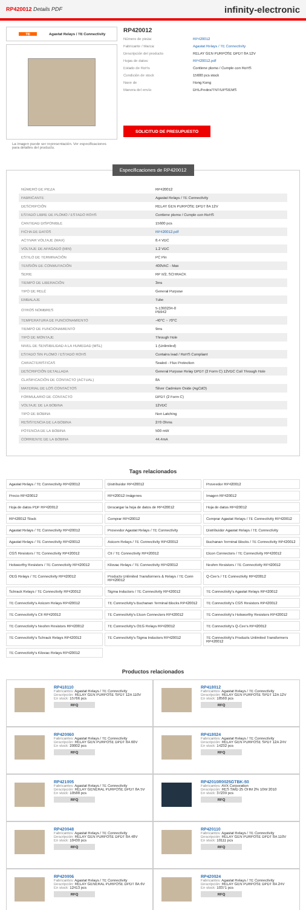RP420012 Details PDF
infinity-electronic
TE Agastat Relays / TE Connectivity
La imagen puede ser representación. Ver especificaciones para detalles del producto.
RP420012
Número de pieza: RP420012
Fabricante / Marca: Agastat Relays / TE Connectivity
Descripción del producto RELAY GEN PURPOSE DPDT 8A 12V
Hojas de datos: RP420012.pdf
Estado de RoHs Contiene plomo / Cumple con RoHS
Condición de stock 15600 pcs stock
Nave de Hong Kong
Manera del envío DHL/Fedex/TNT/UPS/EMS
SOLICITUD DE PRESUPUESTO
Especificaciones de RP420012
| NÚMERO DE PIEZA | RP420012 |
| FABRICANTE | Agastat Relays / TE Connectivity |
| DESCRIPCIÓN | RELAY GEN PURPOSE DPDT 8A 12V |
| ESTADO LIBRE DE PLOMO / ESTADO ROHS | Contiene plomo / Cumple con RoHS |
| CANTIDAD DISPONIBLE | 15600 pcs |
| FICHA DE DATOS | RP420012.pdf |
| ACTIVAR VOLTAJE (MAX) | 8.4 VDC |
| VOLTAJE DE APAGADO (MIN) | 1.2 VDC |
| ESTILO DE TERMINACIÓN | PC Pin |
| TENSIÓN DE CONMUTACIÓN | 400VAC - Max |
| SERIE | RP II/2, SCHRACK |
| TIEMPO DE LIBERACIÓN | 3ms |
| TIPO DE RELÉ | General Purpose |
| EMBALAJE | Tube |
| OTROS NOMBRES | 5-1393234-0 PB942 |
| TEMPERATURA DE FUNCIONAMIENTO | -40°C ~ 70°C |
| TIEMPO DE FUNCIONAMIENTO | 9ms |
| TIPO DE MONTAJE | Through Hole |
| NIVEL DE SENSIBILIDAD A LA HUMEDAD (MSL) | 1 (Unlimited) |
| ESTADO SIN PLOMO / ESTADO ROHS | Contains lead / RoHS Compliant |
| CARACTERISTICAS | Sealed - Flux Protection |
| DESCRIPCIÓN DETALLADA | General Purpose Relay DPDT (2 Form C) 12VDC Coil Through Hole |
| CLASIFICACIÓN DE CONTACTO (ACTUAL) | 8A |
| MATERIAL DE LOS CONTACTOS | Silver Cadmium Oxide (AgCdO) |
| FORMULARIO DE CONTACTO | DPDT (2 Form C) |
| VOLTAJE DE LA BOBINA | 12VDC |
| TIPO DE BOBINA | Non Latching |
| RESISTENCIA DE LA BOBINA | 270 Ohms |
| POTENCIA DE LA BOBINA | 500 mW |
| CORRIENTE DE LA BOBINA | 44.4mA |
Tags relacionados
Agastat Relays / TE Connectivity RP420012
Distribuidor RP420012
Proveedor RP420012
Precio RP420012
RP420012 Imágenes
Imagen RP420012
Hoja de datos PDF RP420012
Descargar la hoja de datos de RP420012
Hoja de datos RP420012
RP420012 Stock
Comprar RP420012
Comprar Agastat Relays / TE Connectivity RP420012
Agastat Relays / TE Connectivity RP420012
Proveedor Agastat Relays / TE Connectivity
Distribuidor Agastat Relays / TE Connectivity
Agastat Relays / TE Connectivity RP420012
Axicom Relays / TE Connectivity RP420012
Buchanan Terminal Blocks / TE Connectivity RP420012
CGS Resistors / TE Connectivity RP420012
CII / TE Connectivity RP420012
Elcon Connectors / TE Connectivity RP420012
Holsworthy Resistors / TE Connectivity RP420012
Kilovac Relays / TE Connectivity RP420012
Neohm Resistors / TE Connectivity RP420012
OEG Relays / TE Connectivity RP420012
Products Unlimited Transformers & Relays / TE Conn RP420012
Q-Cee's / TE Connectivity RP420012
Schrack Relays / TE Connectivity RP420012
Sigma Inductors / TE Connectivity RP420012
TE Connectivity's Agastat Relays RP420012
TE Connectivity's Axicom Relays RP420012
TE Connectivity's Buchanan Terminal Blocks RP420012
TE Connectivity's CGS Resistors RP420012
TE Connectivity's CII RP420012
TE Connectivity's Elcon Connectors RP420012
TE Connectivity's Holsworthy Resistors RP420012
TE Connectivity's Neohm Resistors RP420012
TE Connectivity's OEG Relays RP420012
TE Connectivity's Q-Cee's RP420012
TE Connectivity's Schrack Relays RP420012
TE Connectivity's Sigma Inductors RP420012
TE Connectivity's Products Unlimited Transformers RP420012
TE Connectivity's Kilovac Relays RP420012
Productos relacionados
RP418110
Fabricantes: Agastat Relays / TE Connectivity
Descripción: RELAY GEN PURPOSE SPDT 12A 110V
En stock: 15766 pcs
RFQ
RP418012
Fabricantes: Agastat Relays / TE Connectivity
Descripción: RELAY GEN PURPOSE SPDT 12A 12V
En stock: 18560 pcs
RFQ
RP420060
Fabricantes: Agastat Relays / TE Connectivity
Descripción: RELAY GEN PURPOSE DPDT 8A 60V
En stock: 20002 pcs
RFQ
RP418024
Fabricantes: Agastat Relays / TE Connectivity
Descripción: RELAY GEN PURPOSE SPDT 12A 24V
En stock: 14232 pcs
RFQ
RP421005
Fabricantes: Agastat Relays / TE Connectivity
Descripción: RELAY GENERAL PURPOSE DPDT 8A 5V
En stock: 10588 pcs
RFQ
RP42010R0025GTBK-50
Fabricantes: AVX Corporation
Descripción: RES SMD 25 OHM 2% 10W 2010
En stock: 37239 pcs
RFQ
RP420048
Fabricantes: Agastat Relays / TE Connectivity
Descripción: RELAY GEN PURPOSE DPDT 8A 48V
En stock: 10430 pcs
RFQ
RP420110
Fabricantes: Agastat Relays / TE Connectivity
Descripción: RELAY GEN PURPOSE DPDT 8A 110V
En stock: 10111 pcs
RFQ
RP420006
Fabricantes: Agastat Relays / TE Connectivity
Descripción: RELAY GENERAL PURPOSE DPDT 8A 6V
En stock: 12413 pcs
RFQ
RP420024
Fabricantes: Agastat Relays / TE Connectivity
Descripción: RELAY GEN PURPOSE DPDT 8A 24V
En stock: 10371 pcs
RFQ